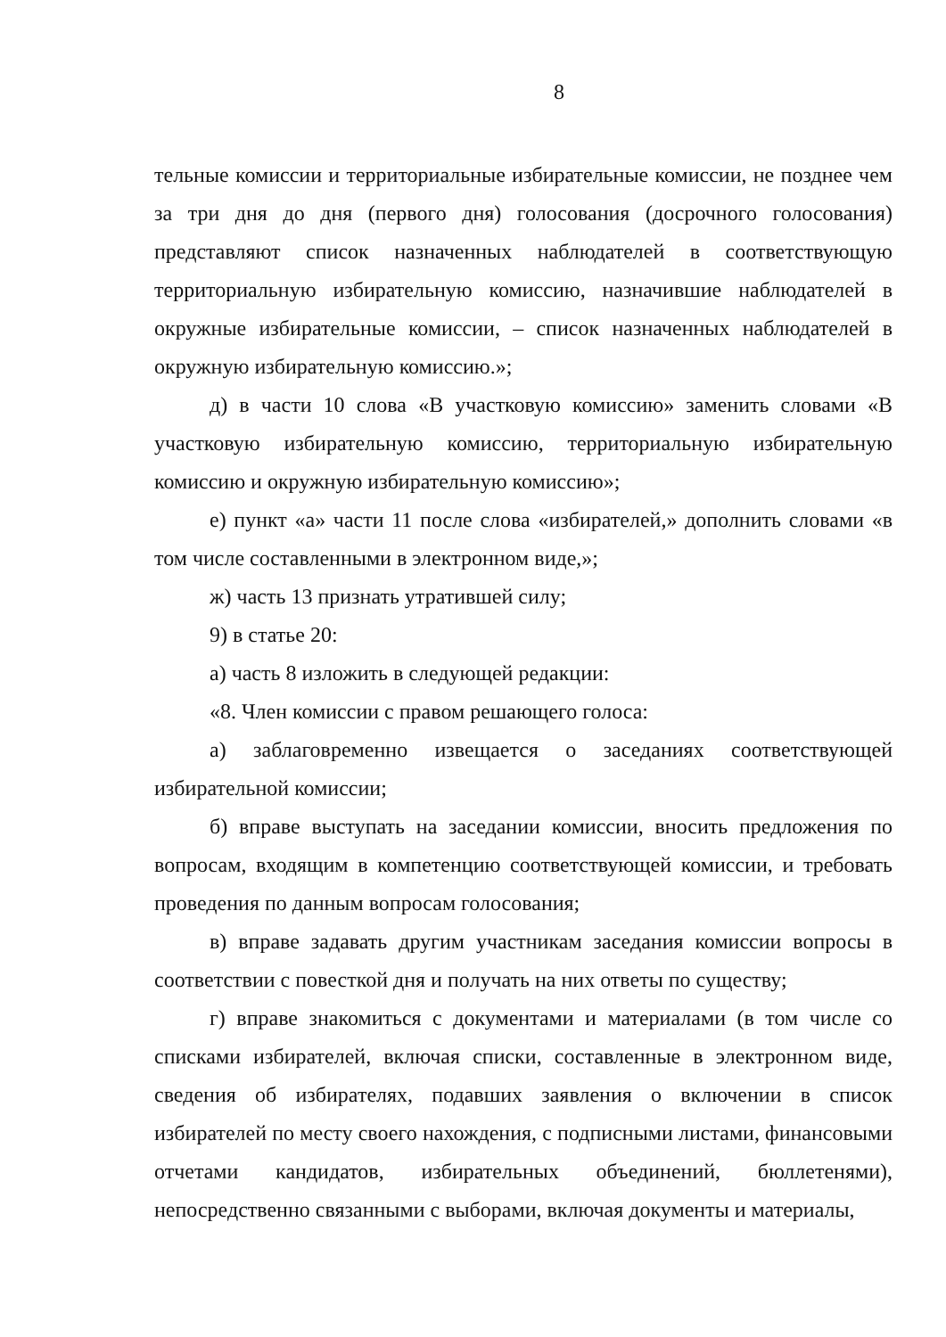8
тельные комиссии и территориальные избирательные комиссии, не позднее чем за три дня до дня (первого дня) голосования (досрочного голосования) представляют список назначенных наблюдателей в соответствующую территориальную избирательную комиссию, назначившие наблюдателей в окружные избирательные комиссии, – список назначенных наблюдателей в окружную избирательную комиссию.»;
д) в части 10 слова «В участковую комиссию» заменить словами «В участковую избирательную комиссию, территориальную избирательную комиссию и окружную избирательную комиссию»;
е) пункт «а» части 11 после слова «избирателей,» дополнить словами «в том числе составленными в электронном виде,»;
ж) часть 13 признать утратившей силу;
9) в статье 20:
а) часть 8 изложить в следующей редакции:
«8. Член комиссии с правом решающего голоса:
а) заблаговременно извещается о заседаниях соответствующей избирательной комиссии;
б) вправе выступать на заседании комиссии, вносить предложения по вопросам, входящим в компетенцию соответствующей комиссии, и требовать проведения по данным вопросам голосования;
в) вправе задавать другим участникам заседания комиссии вопросы в соответствии с повесткой дня и получать на них ответы по существу;
г) вправе знакомиться с документами и материалами (в том числе со списками избирателей, включая списки, составленные в электронном виде, сведения об избирателях, подавших заявления о включении в список избирателей по месту своего нахождения, с подписными листами, финансовыми отчетами кандидатов, избирательных объединений, бюллетенями), непосредственно связанными с выборами, включая документы и материалы,